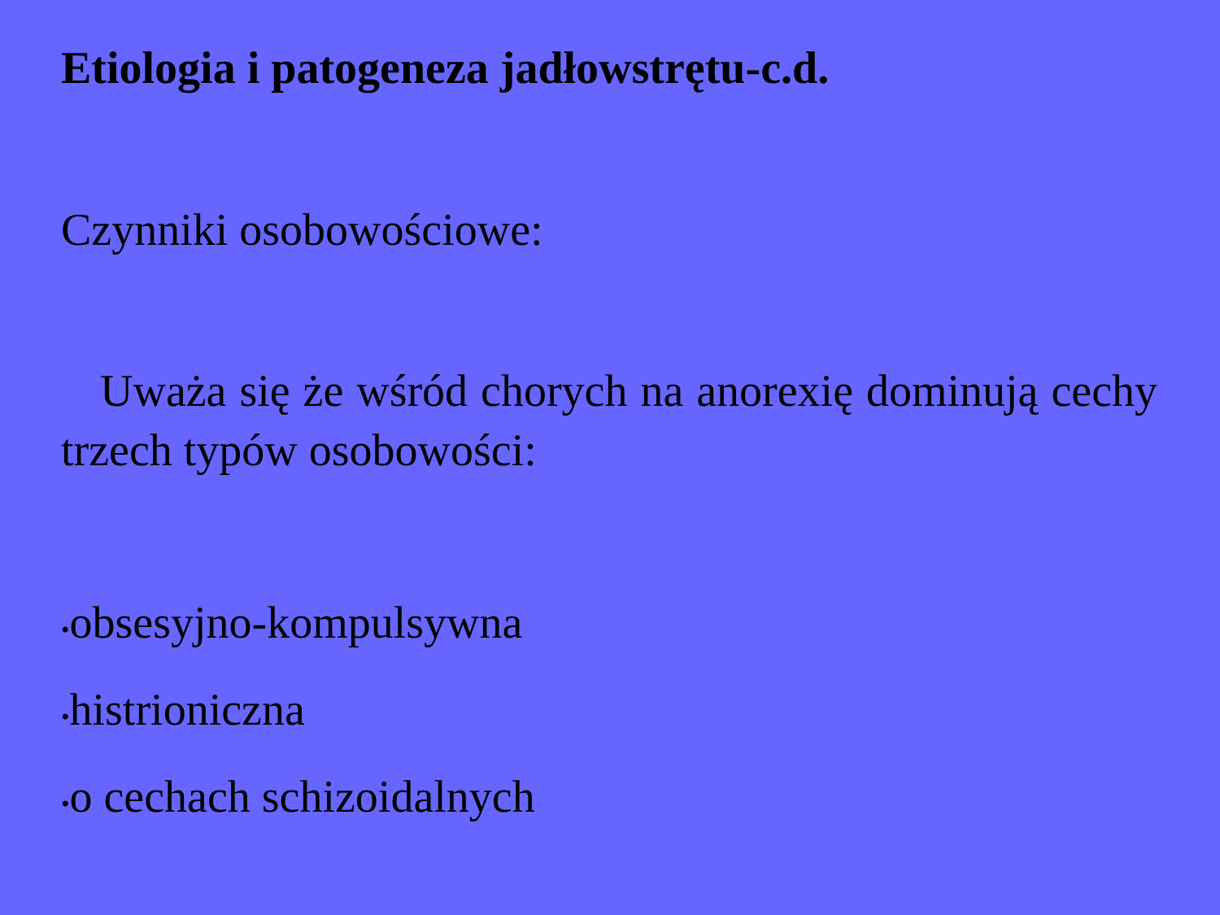Etiologia i patogeneza jadłowstrętu-c.d.
Czynniki osobowościowe:
Uważa się że wśród chorych na anorexię dominują cechy trzech typów osobowości:
•obsesyjno-kompulsywna
•histrioniczna
•o cechach schizoidalnych